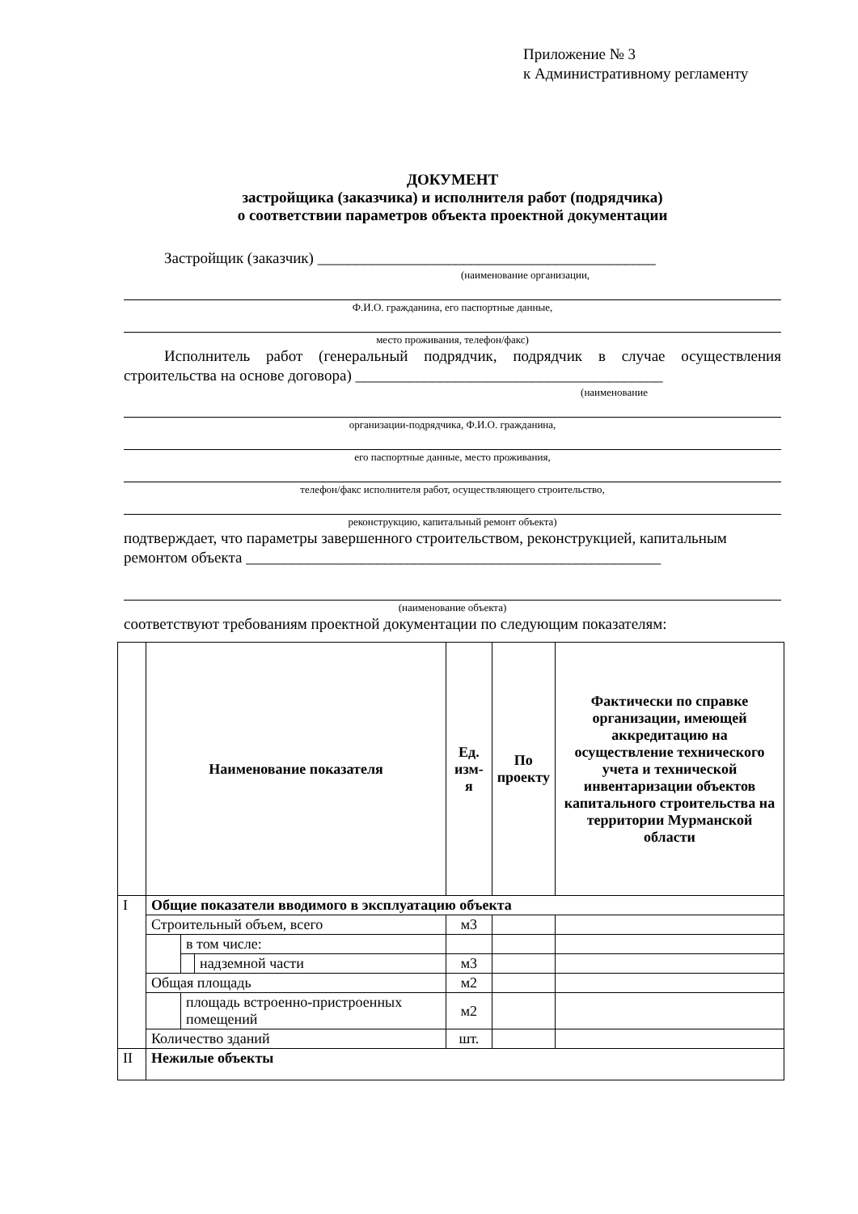Приложение № 3
к Административному регламенту
ДОКУМЕНТ
застройщика (заказчика) и исполнителя работ (подрядчика)
о соответствии параметров объекта проектной документации
Застройщик (заказчик) ____________________________________________
(наименование организации,
Ф.И.О. гражданина, его паспортные данные,
место проживания, телефон/факс)
Исполнитель работ (генеральный подрядчик, подрядчик в случае осуществления строительства на основе договора) ________________________________________
(наименование
организации-подрядчика, Ф.И.О. гражданина,
его паспортные данные, место проживания,
телефон/факс исполнителя работ, осуществляющего строительство,
реконструкцию, капитальный ремонт объекта)
подтверждает, что параметры завершенного строительством, реконструкцией, капитальным ремонтом объекта ______________________________________________________
(наименование объекта)
соответствуют требованиям проектной документации по следующим показателям:
| | Наименование показателя | | | Ед. изм-я | По проекту | Фактически по справке организации, имеющей аккредитацию на осуществление технического учета и технической инвентаризации объектов капитального строительства на территории Мурманской области |
| --- | --- | --- | --- | --- | --- | --- |
| I | Общие показатели вводимого в эксплуатацию объекта | | | | | |
| | Строительный объем, всего | | | м3 | | |
| | | в том числе: | | | | |
| | | | надземной части | м3 | | |
| | Общая площадь | | | м2 | | |
| | | площадь встроенно-пристроенных помещений | | м2 | | |
| | Количество зданий | | | шт. | | |
| II | Нежилые объекты | | | | | |